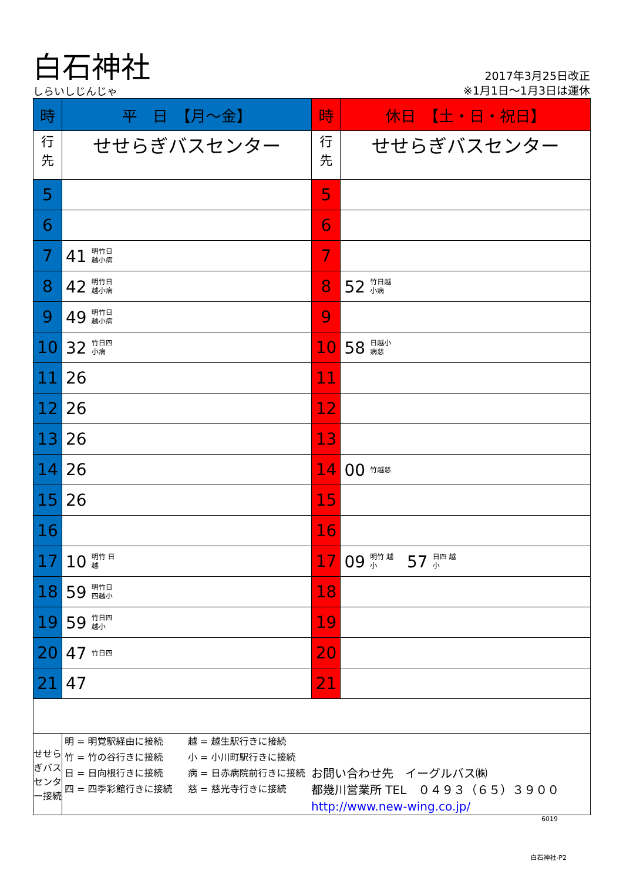白石神社
しらいしじんじゃ
2017年3月25日改正
※1月1日～1月3日は運休
| 時 | 平 日 【月～金】 | 時 | 休日 【土・日・祝日】 |
| 行 先 | せせらぎバスセンター | 行 先 | せせらぎバスセンター |
| 5 | | 5 | |
| 6 | | 6 | |
| 7 | 41 明竹日 越小病 | 7 | |
| 8 | 42 明竹日 越小病 | 8 | 52 竹日越 小病 |
| 9 | 49 明竹日 越小病 | 9 | |
| 10 | 32 竹日四 小病 | 10 | 58 日越小 病慈 |
| 11 | 26 | 11 | |
| 12 | 26 | 12 | |
| 13 | 26 | 13 | |
| 14 | 26 | 14 | 00 竹越慈 |
| 15 | 26 | 15 | |
| 16 | | 16 | |
| 17 | 10 明竹 日越 | 17 | 09 明竹 越小 57 日四 越小 |
| 18 | 59 明竹日 四越小 | 18 | |
| 19 | 59 竹日四 越小 | 19 | |
| 20 | 47 竹日四 | 20 | |
| 21 | 47 | 21 | |
| せせらぎバスセンター接続 | 明 = 明覚駅経由に接続 竹 = 竹の谷行きに接続 日 = 日向根行きに接続 四 = 四季彩館行きに接続 越 = 越生駅行きに接続 小 = 小川町駅行きに接続 病 = 日赤病院前行きに接続 慈 = 慈光寺行きに接続 お問い合わせ先 イーグルバス㈱ 都幾川営業所 TEL ０４９３（６５）３９００ http://www.new-wing.co.jp/ | | |
6019
白石神社-P2